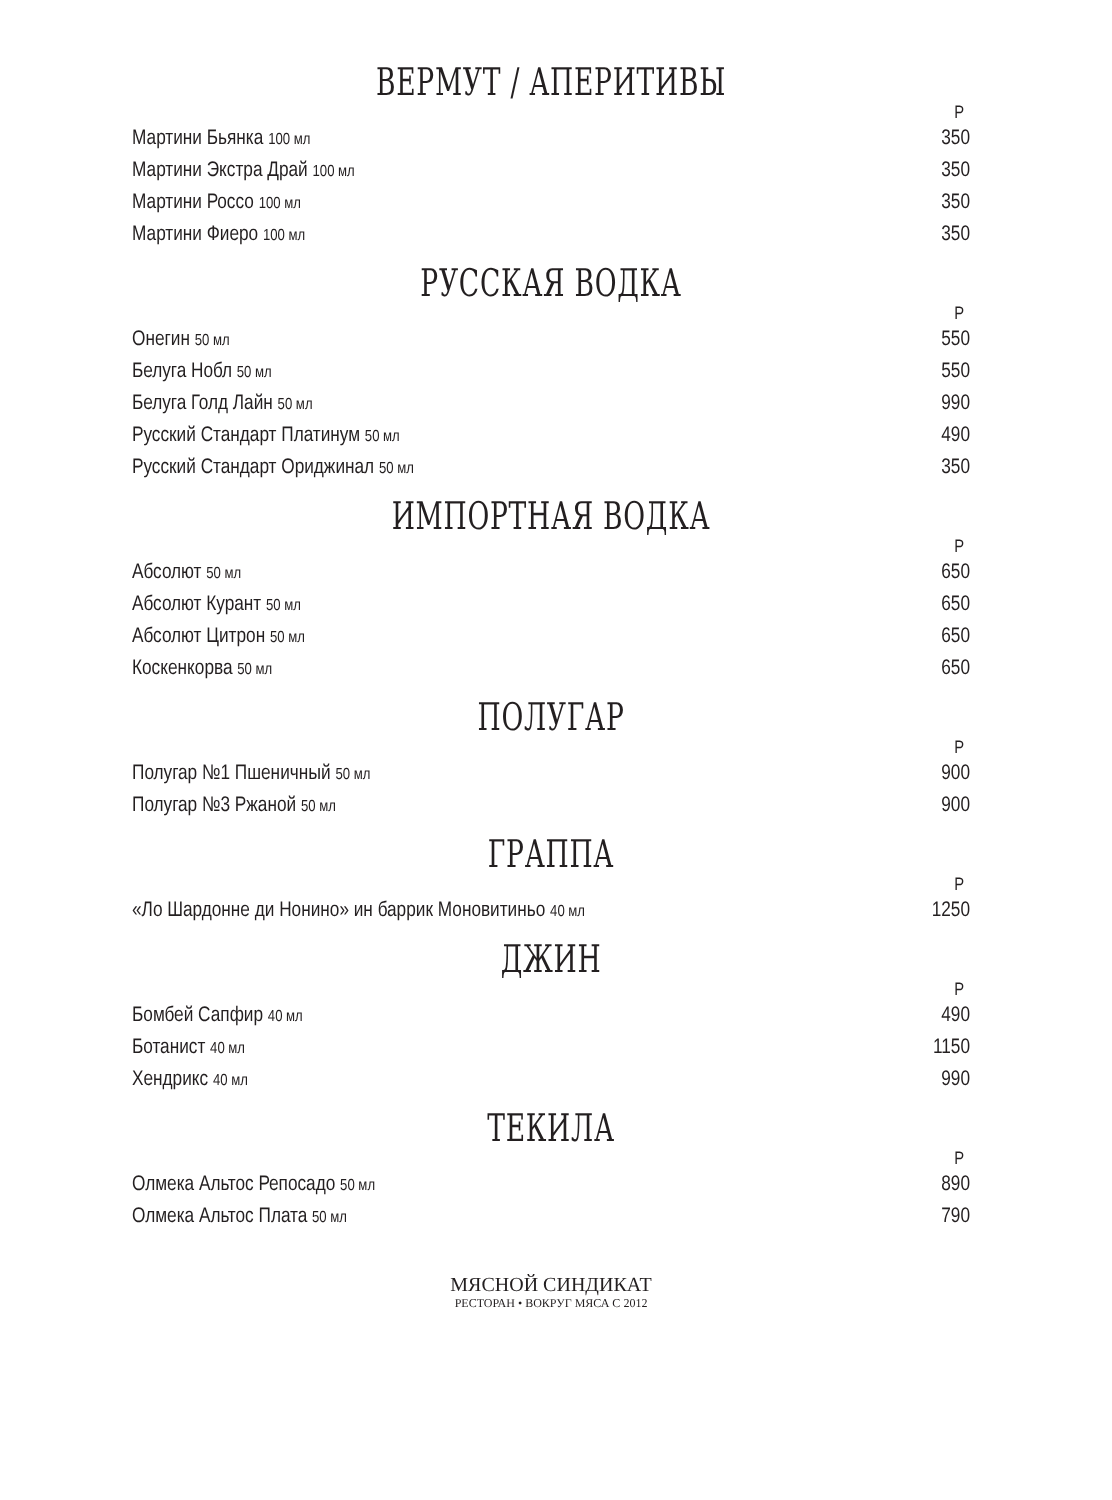ВЕРМУТ / АПЕРИТИВЫ
| | Р |
| --- | --- |
| Мартини Бьянка 100 мл | 350 |
| Мартини Экстра Драй 100 мл | 350 |
| Мартини Россо 100 мл | 350 |
| Мартини Фиеро 100 мл | 350 |
РУССКАЯ ВОДКА
| | Р |
| --- | --- |
| Онегин 50 мл | 550 |
| Белуга Нобл 50 мл | 550 |
| Белуга Голд Лайн 50 мл | 990 |
| Русский Стандарт Платинум 50 мл | 490 |
| Русский Стандарт Ориджинал 50 мл | 350 |
ИМПОРТНАЯ ВОДКА
| | Р |
| --- | --- |
| Абсолют 50 мл | 650 |
| Абсолют Курант 50 мл | 650 |
| Абсолют Цитрон 50 мл | 650 |
| Коскенкорва 50 мл | 650 |
ПОЛУГАР
| | Р |
| --- | --- |
| Полугар №1 Пшеничный 50 мл | 900 |
| Полугар №3 Ржаной 50 мл | 900 |
ГРАППА
| | Р |
| --- | --- |
| «Ло Шардонне ди Нонино» ин баррик Моновитиньо 40 мл | 1250 |
ДЖИН
| | Р |
| --- | --- |
| Бомбей Сапфир 40 мл | 490 |
| Ботанист 40 мл | 1150 |
| Хендрикс 40 мл | 990 |
ТЕКИЛА
| | Р |
| --- | --- |
| Олмека Альтос Репосадо 50 мл | 890 |
| Олмека Альтос Плата 50 мл | 790 |
МЯСНОЙ СИНДИКАТ
РЕСТОРАН • ВОКРУГ МЯСА С 2012